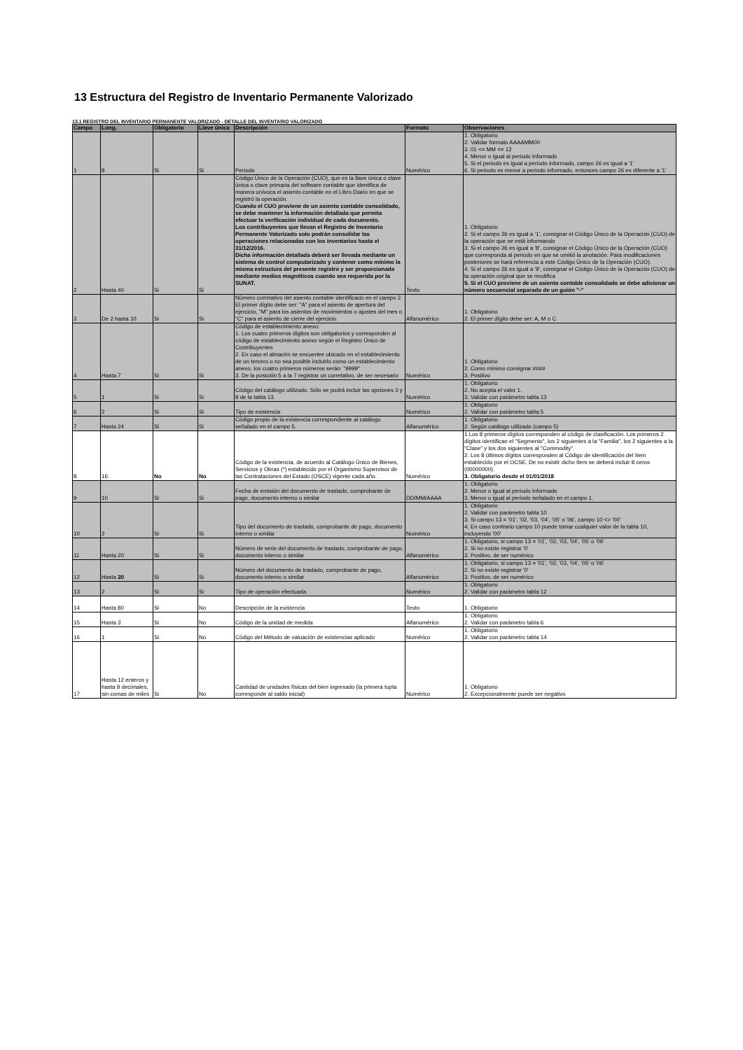13 Estructura del Registro de Inventario Permanente Valorizado
13.1 REGISTRO DEL INVENTARIO PERMANENTE VALORIZADO - DETALLE DEL INVENTARIO VALORIZADO
| Campo | Long. | Obligatorio | Llave única | Descripción | Formato | Observaciones |
| --- | --- | --- | --- | --- | --- | --- |
| 1 | 8 | Si | Si | Periodo | Numérico | 1. Obligatorio 2. Validar formato AAAAMM00 3. 01 <= MM <= 12 4. Menor o igual al periodo informado 5. Si el periodo es igual a periodo informado, campo 26 es igual a '1' 6. Si periodo es menor a periodo informado, entonces campo 26 es diferente a '1' |
| 2 | Hasta 40 | Si | Si | Código Único de la Operación (CUO), que es la llave única o clave única o clave primaria del software contable que identifica de manera unívoca el asiento contable en el Libro Diario en que se registró la operación. Cuando el CUO proviene de un asiento contable consolidado, se debe mantener la información detallada que permita efectuar la verificación individual de cada documento. Los contribuyentes que llevan el Registro de Inventario Permanente Valorizado solo podrán consolidar las operaciones relacionadas con los inventarios hasta el 31/12/2016. Dicha información detallada deberá ser llevada mediante un sistema de control computarizado y contener como mínimo la misma estructura del presente registro y ser proporcionada mediante medios magnéticos cuando sea requerida por la SUNAT. | Texto | 1. Obligatorio 2. Si el campo 26 es igual a '1', consignar el Código Único de la Operación (CUO) de la operación que se está informando 3. Si el campo 26 es igual a '8', consignar el Código Único de la Operación (CUO) que corresponda al periodo en que se omitió la anotación. Para modificaciones posteriores se hará referencia a este Código Único de la Operación (CUO). 4. Si el campo 26 es igual a '9', consignar el Código Único de la Operación (CUO) de la operación original que se modifica 5. Si el CUO proviene de un asiento contable consolidado se debe adicionar un número secuencial separado de un guión "-" |
| 3 | De 2 hasta 10 | Si | Si | Número correlativo del asiento contable identificado en el campo 2. El primer dígito debe ser: "A" para el asiento de apertura del ejercicio, "M" para los asientos de movimientos o ajustes del mes o "C" para el asiento de cierre del ejercicio. | Alfanumérico | 1. Obligatorio 2. El primer dígito debe ser: A, M o C |
| 4 | Hasta 7 | Si | Si | Código de establecimiento anexo: 1. Los cuatro primeros dígitos son obligatorios y corresponden al código de establecimiento anexo según el Registro Único de Contribuyentes 2. En caso el almacén se encuentre ubicado en el establecimiento de un tercero o no sea posible incluirlo como un establecimiento anexo, los cuatro primeros números serán: "9999" 3. De la posición 5 a la 7 registrar un correlativo, de ser necesario | Numérico | 1. Obligatorio 2. Como mínimo consignar #### 3. Positivo |
| 5 | 1 | Si | Si | Código del catálogo utilizado. Sólo se podrá incluir las opciones 3 y 9 de la tabla 13. | Numérico | 1. Obligatorio 2. No acepta el valor 1. 3. Validar con parámetro tabla 13 |
| 6 | 2 | Si | Si | Tipo de existencia | Numérico | 1. Obligatorio 2. Validar con parámetro tabla 5 |
| 7 | Hasta 24 | Si | Si | Código propio de la existencia correspondiente al catálogo señalado en el campo 5. | Alfanumérico | 1. Obligatorio 2. Según catálogo utilizado (campo 5) |
| 8 | 16 | No | No | Código de la existencia, de acuerdo al Catálogo Único de Bienes, Servicios y Obras (*) establecido por el Organismo Supervisor de las Contrataciones del Estado (OSCE) vigente cada año. | Numérico | 1.Los 8 primeros dígitos corresponden al código de clasificación. Los primeros 2 dígitos identifican el "Segmento", los 2 siguientes a la "Familia", los 2 siguientes a la "Clase" y los dos siguientes al "Commodity". 2. Los 8 últimos dígitos corresponden al Código de identificación del Item establecido por el OCSE. De no existir dicho Item se deberá incluir 8 ceros (00000000). 3. Obligatorio desde el 01/01/2018 |
| 9 | 10 | Si | Si | Fecha de emisión del documento de traslado, comprobante de pago, documento interno o similar | DD/MM/AAAA | 1. Obligatorio 2. Menor o igual al periodo informado 3. Menor o igual al periodo señalado en el campo 1. |
| 10 | 2 | Si | Si | Tipo del documento de traslado, comprobante de pago, documento interno o similar | Numérico | 1. Obligatorio 2. Validar con parámetro tabla 10 3. Si campo 13 = '01', '02, '03, '04', '05' o '06', campo 10 <> '00' 4. En caso contrario campo 10 puede tomar cualquier valor de la tabla 10, incluyendo '00' |
| 11 | Hasta 20 | Si | Si | Número de serie del documento de traslado, comprobante de pago, documento interno o similar | Alfanumérico | 1. Obligatorio, si campo 13 = '01', '02, '03, '04', '05' o '06' 2. Si no existe registrar '0' 3. Positivo, de ser numérico |
| 12 | Hasta 20 | Si | Si | Número del documento de traslado, comprobante de pago, documento interno o similar | Alfanumérico | 1. Obligatorio, si campo 13 = '01', '02, '03, '04', '05' o '06' 2. Si no existe registrar '0' 3. Positivo, de ser numérico |
| 13 | 2 | Si | Si | Tipo de operación efectuada | Numérico | 1. Obligatorio 2. Validar con parámetro tabla 12 |
| 14 | Hasta 80 | Si | No | Descripción de la existencia | Texto | 1. Obligatorio |
| 15 | Hasta 3 | Si | No | Código de la unidad de medida | Alfanumérico | 1. Obligatorio 2. Validar con parámetro tabla 6 |
| 16 | 1 | Si | No | Código del Método de valuación de existencias aplicado | Numérico | 1. Obligatorio 2. Validar con parámetro tabla 14 |
| 17 | Hasta 12 enteros y hasta 8 decimales, sin comas de miles | Si | No | Cantidad de unidades físicas del bien ingresado (la primera tupla corresponde al saldo inicial) | Numérico | 1. Obligatorio 2. Excepcionalmente puede ser negativo |